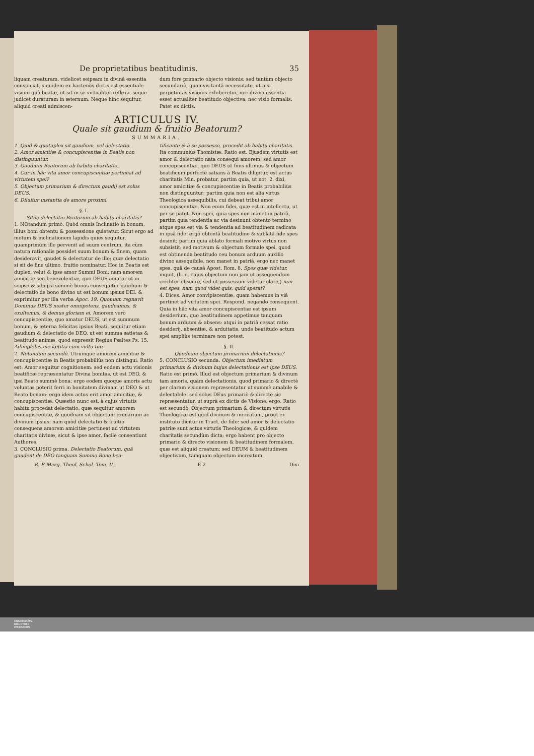De proprietatibus beatitudinis. 35
liquam creaturam, videlicet seipsam in divinâ essentia conspiciat, siquidem ex hactenùs dictis est essentiale visioni quà beatæ, ut sit in se virtualiter reflexa, seque judicet duraturam in æternum. Neque hinc sequitur, aliquid creati admiscen-
dum fore primario objecto visionis; sed tantùm objecto secundariò, quamvis tantâ necessitate, ut nisi perpetuitas visionis exhiberetur, nec divina essentia esset actualiter beatitudo objectiva, nec visio formalis. Patet ex dictis.
ARTICULUS IV.
Quale sit gaudium & fruitio Beatorum?
SUMMARIA.
1. Quid & quotuplex sit gaudium, vel delectatio.
2. Amor amicitiæ & concupiscentiæ in Beatis non distinguuntur.
3. Gaudium Beatorum ab habitu charitatis.
4. Cur in hâc vita amor concupiscentiæ pertineat ad virtutem spei?
5. Objectum primarium & directum gaudij est solus DEUS.
6. Diluitur instantia de amore proximi.
§. I.
Sitne delectatio Beatorum ab habitu charitatis?
1. NOtandum primò. Quòd omnis Inclinatio in bonum, illius boni obtentu & possessione quietatur. Sicut ergo ad motum & inclinationem lapidis quies sequitur, quamprimùm ille pervenit ad suum centrum, ita cùm natura rationalis possidet suum bonum & finem, quam desideravit, gaudet & delectatur de illo; quæ delectatio si sit de fine ultimo, fruitio nominatur. Hoc in Beatis est duplex, velut & ipse amor Summi Boni: nam amorem amicitiæ seu benevolentiæ, quo DEUS amatur ut in seipso & sibiipsi summè bonus consequitur gaudium & delectatio de bono divino ut est bonum ipsius DEI: & exprimitur per illa verba Apoc. 19. Quoniam regnavit Dominus DEUS noster omnipotens, gaudeamus, & exultemus, & demus gloriam ei. Amorem verò concupiscentiæ, quo amatur DEUS, ut est summum bonum, & æterna felicitas ipsius Beati, sequitur etiam gaudium & delectatio de DEO, ut est summa satietas & beatitudo animæ, quod expressit Regius Psaltes Ps. 15. Adimplebis me lætitia cum vultu tuo.
2. Notandum secundò. Utrumque amorem amicitiæ & concupiscentiæ in Beatis probabiliùs non distingui: Ratio est: Amor sequitur cognitionem: sed eodem actu visionis beatificæ repræsentatur Divina bonitas, ut est DEO, & ipsi Beato summè bona: ergo eodem quoque amoris actu voluntas poterit ferri in bonitatem divinam ut DEO & ut Beato bonam: ergo idem actus erit amor amicitiæ, & concupiscentiæ. Quæstio nunc est, à cujus virtutis habitu procedat delectatio, quæ sequitur amorem concupiscentiæ, & quodnam sit objectum primarium ac divinum ipsius: nam quòd delectatio & fruitio consequens amorem amicitiæ pertineat ad virtutem charitatis divinæ, sicut & ipse amor, facilè consentiunt Authores.
3. CONCLUSIO prima. Delectatio Beatorum, quâ gaudent de DEO tanquam Summo Bono bea-
tificante & à se possesso, procedit ab habitu charitatis. Ita communiùs Thomistæ. Ratio est. Ejusdem virtutis est amor & delectatio nata consequi amorem; sed amor concupiscentiæ, quo DEUS ut finis ultimus & objectum beatificum perfectè satians à Beatis diligitur, est actus charitatis Min. probatur, partim quia, ut not. 2. dixi, amor amicitiæ & concupiscentiæ in Beatis probabiliùs non distinguuntur; partim quia non est alia virtus Theologica assequibilis, cui debeat tribui amor concupiscentiæ. Non enim fidei, quæ est in intellectu, ut per se patet. Non spei, quia spes non manet in patriâ, partim quia tendentia ac via desinunt obtento termino atque spes est via & tendentia ad beatitudinem radicata in ipsâ fide: ergò obtentâ beatitudine & sublatâ fide spes desinit; partim quia ablato formali motivo virtus non subsistit: sed motivum & objectum formale spei, quod est obtinenda beatitudo ceu bonum arduum auxilio divino assequibile, non manet in patriâ, ergo nec manet spes, quâ de causâ Apost. Rom. 8. Spes quæ videtur, inquit, (h. e. cujus objectum non jam ut assequendum creditur obscurè, sed ut possessum videtur clare,) non est spes, nam quod videt quis, quid sperat?
4. Dices. Amor convipiscentiæ, quam habemus in viâ pertinet ad virtutem spei. Respond. negando consequent. Quia in hâc vita amor concupiscentiæ est ipsum desiderium, quo beatitudinem appetimus tanquam bonum arduum & absens: atqui in patriâ cessat ratio desiderij, absentiæ, & arduitatis, unde beatitudo actum spei ampliùs terminare non potest.
§. II.
Quodnam objectum primarium delectationis?
5. CONCLUSIO secunda. Objectum imediatum primarium & divinum hujus delectationis est ipse DEUS. Ratio est primò. Illud est objectum primarium & divinum tam amoris, quàm delectationis, quod primario & directè per claram visionem repræsentatur ut summè amabile & delectabile: sed solus DEus primariò & directè sic repræsentatur, ut suprà ex dictis de Visione, ergo. Ratio est secundò. Objectum primarium & directum virtutis Theologicæ est quid divinum & increatum, prout ex instituto dicitur in Tract. de fide: sed amor & delectatio patriæ sunt actus virtutis Theologicæ, & quidem charitatis secundùm dicta; ergo habent pro objecto primario & directo visionem & beatitudinem formalem, quæ est aliquid creatum; sed DEUM & beatitudinem objectivam, tamquam objectum increatum.
R. P. Mezg. Theol. Schol. Tom. II. E 2 Dixi
UNIVERSITÄTS-
BIBLIOTHEK
PADERBORN